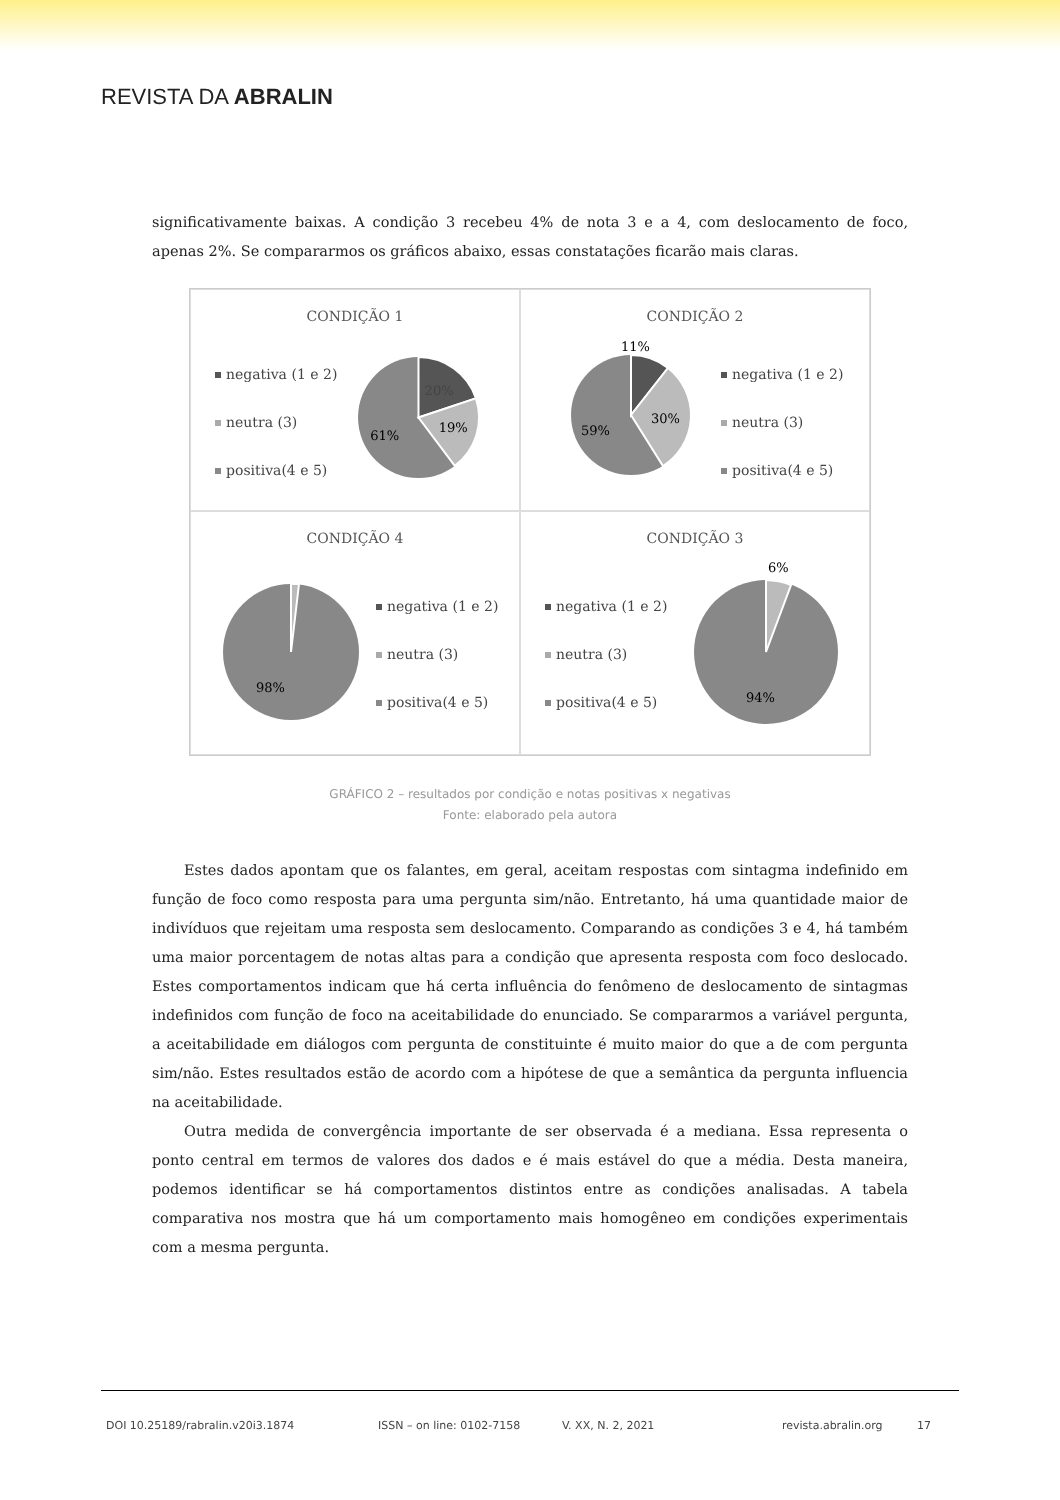REVISTA DA ABRALIN
significativamente baixas. A condição 3 recebeu 4% de nota 3 e a 4, com deslocamento de foco, apenas 2%. Se compararmos os gráficos abaixo, essas constatações ficarão mais claras.
CONDIÇÃO 1
negativa (1 e 2)
neutra (3)
positiva(4 e 5)
20%
19%
61%
CONDIÇÃO 2
11%
30%
59%
negativa (1 e 2)
neutra (3)
positiva(4 e 5)
CONDIÇÃO 4
98%
negativa (1 e 2)
neutra (3)
positiva(4 e 5)
CONDIÇÃO 3
negativa (1 e 2)
neutra (3)
positiva(4 e 5)
6%
94%
GRÁFICO 2 – resultados por condição e notas positivas x negativas
Fonte: elaborado pela autora
Estes dados apontam que os falantes, em geral, aceitam respostas com sintagma indefinido em função de foco como resposta para uma pergunta sim/não. Entretanto, há uma quantidade maior de indivíduos que rejeitam uma resposta sem deslocamento. Comparando as condições 3 e 4, há também uma maior porcentagem de notas altas para a condição que apresenta resposta com foco deslocado. Estes comportamentos indicam que há certa influência do fenômeno de deslocamento de sintagmas indefinidos com função de foco na aceitabilidade do enunciado. Se compararmos a variável pergunta, a aceitabilidade em diálogos com pergunta de constituinte é muito maior do que a de com pergunta sim/não. Estes resultados estão de acordo com a hipótese de que a semântica da pergunta influencia na aceitabilidade.
Outra medida de convergência importante de ser observada é a mediana. Essa representa o ponto central em termos de valores dos dados e é mais estável do que a média. Desta maneira, podemos identificar se há comportamentos distintos entre as condições analisadas. A tabela comparativa nos mostra que há um comportamento mais homogêneo em condições experimentais com a mesma pergunta.
DOI 10.25189/rabralin.v20i3.1874 ISSN – on line: 0102-7158 V. XX, N. 2, 2021 revista.abralin.org 17